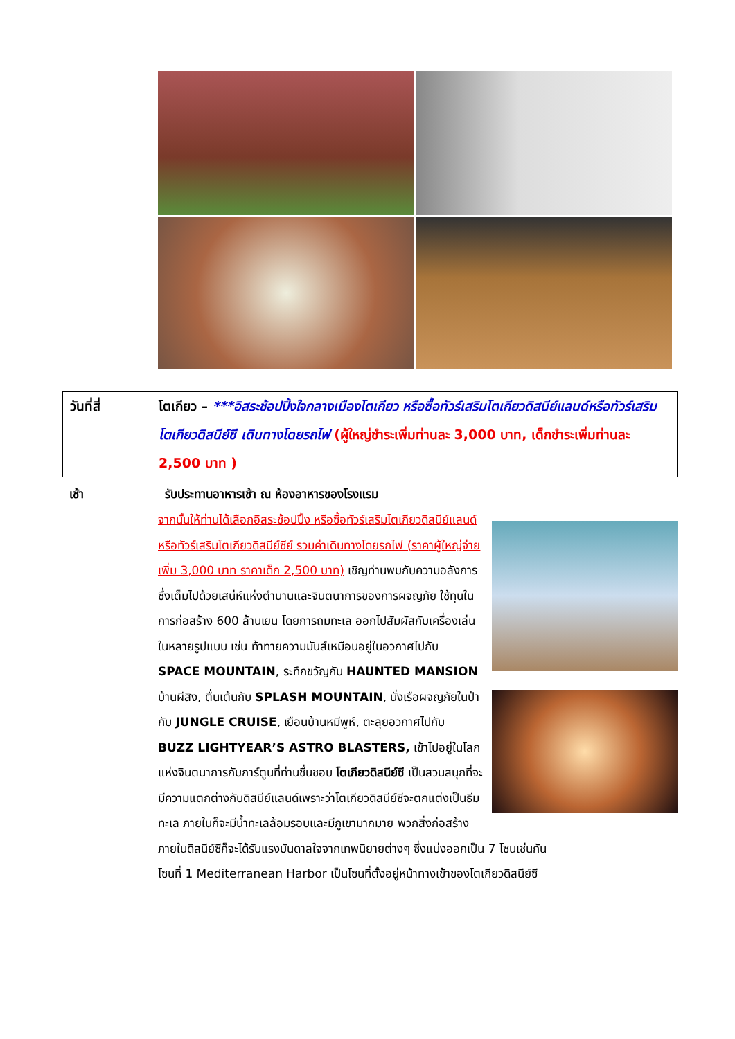วันที่สี่ โตเกียว – ***อิสระช้อปปิ้งใจกลางเมืองโตเกียว หรือซื้อทัวร์เสริมโตเกียวดิสนีย์แลนด์หรือทัวร์เสริมโตเกียวดิสนีย์ซี เดินทางโดยรถไฟ (ผู้ใหญ่ชำระเพิ่มท่านละ 3,000 บาท, เด็กชำระเพิ่มท่านละ 2,500 บาท )
เช้า รับประทานอาหารเช้า ณ ห้องอาหารของโรงแรม
จากนั้นให้ท่านได้เลือกอิสระช้อปปิ้ง หรือซื้อทัวร์เสริมโตเกียวดิสนีย์แลนด์หรือทัวร์เสริมโตเกียวดิสนีย์ซีย์ รวมค่าเดินทางโดยรถไฟ (ราคาผู้ใหญ่จ่ายเพิ่ม 3,000 บาท ราคาเด็ก 2,500 บาท) เชิญท่านพบกับความอลังการซึ่งเต็มไปด้วยเสน่ห์แห่งตำนานและจินตนาการของการผจญภัย ใช้ทุนในการก่อสร้าง 600 ล้านเยน โดยการถมทะเล ออกไปสัมผัสกับเครื่องเล่นในหลายรูปแบบ เช่น ท้าทายความมันส์เหมือนอยู่ในอวกาศไปกับ SPACE MOUNTAIN, ระทึกขวัญกับ HAUNTED MANSION บ้านผีสิง, ตื่นเต้นกับ SPLASH MOUNTAIN, นั่งเรือผจญภัยในป่ากับ JUNGLE CRUISE, เยือนบ้านหมีพูห์, ตะลุยอวกาศไปกับ BUZZ LIGHTYEAR’S ASTRO BLASTERS, เข้าไปอยู่ในโลกแห่งจินตนาการกับการ์ตูนที่ท่านชื่นชอบ โตเกียวดิสนีย์ซี เป็นสวนสนุกที่จะมีความแตกต่างกับดิสนีย์แลนด์เพราะว่าโตเกียวดิสนีย์ซีจะตกแต่งเป็นธีมทะเล ภายในก็จะมีน้ำทะเลล้อมรอบและมีภูเขามากมาย พวกสิ่งก่อสร้างภายในดิสนีย์ซีก็จะได้รับแรงบันดาลใจจากเทพนิยายต่างๆ ซึ่งแบ่งออกเป็น 7 โซนเช่นกัน
โซนที่ 1 Mediterranean Harbor เป็นโซนที่ตั้งอยู่หน้าทางเข้าของโตเกียวดิสนีย์ซี